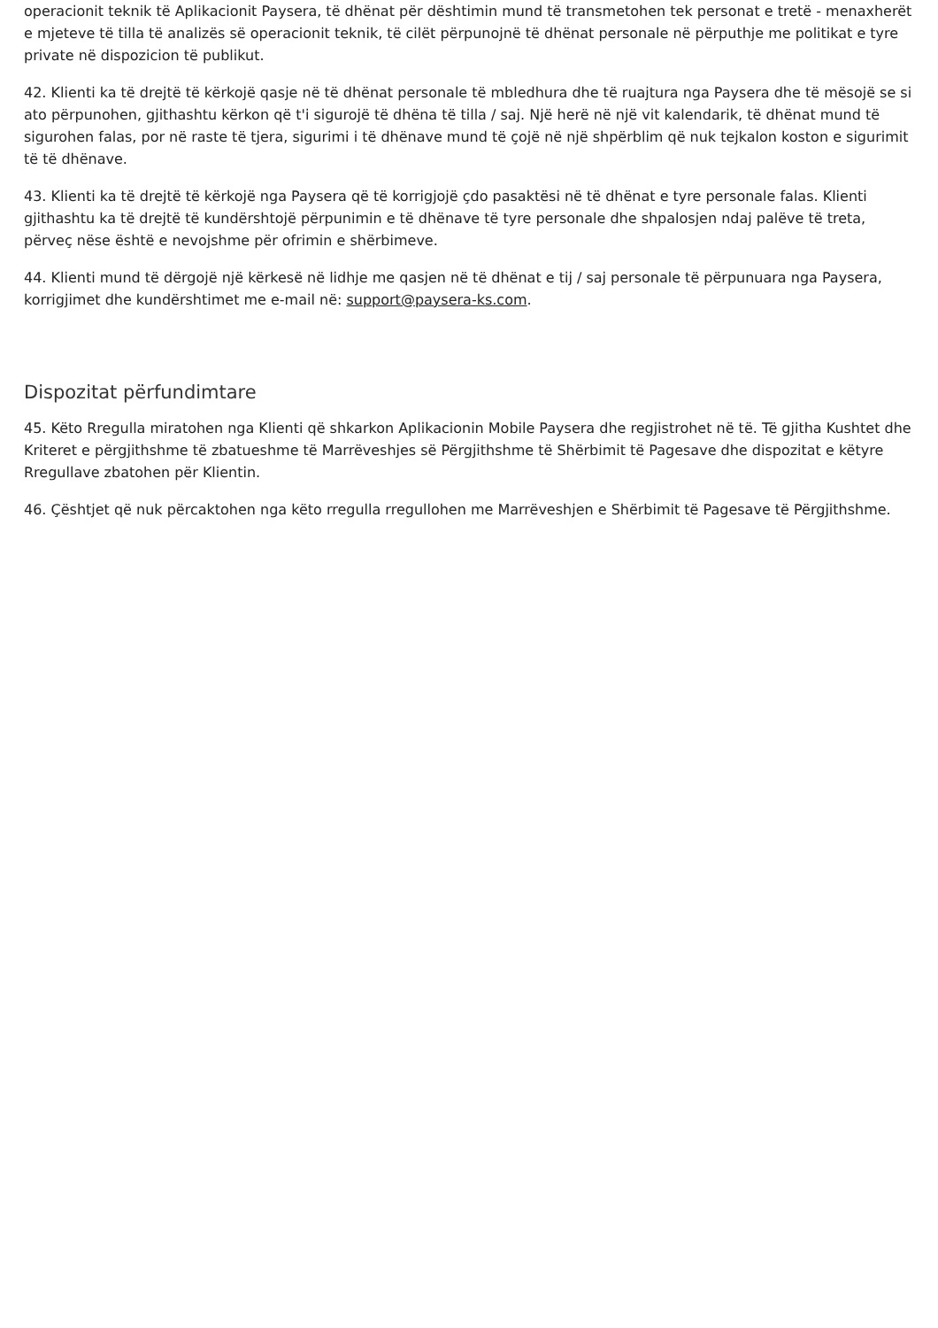operacionit teknik të Aplikacionit Paysera, të dhënat për dështimin mund të transmetohen tek personat e tretë - menaxherët e mjeteve të tilla të analizës së operacionit teknik, të cilët përpunojnë të dhënat personale në përputhje me politikat e tyre private në dispozicion të publikut.
42. Klienti ka të drejtë të kërkojë qasje në të dhënat personale të mbledhura dhe të ruajtura nga Paysera dhe të mësojë se si ato përpunohen, gjithashtu kërkon që t'i sigurojë të dhëna të tilla / saj. Një herë në një vit kalendarik, të dhënat mund të sigurohen falas, por në raste të tjera, sigurimi i të dhënave mund të çojë në një shpërblim që nuk tejkalon koston e sigurimit të të dhënave.
43. Klienti ka të drejtë të kërkojë nga Paysera që të korrigjojë çdo pasaktësi në të dhënat e tyre personale falas. Klienti gjithashtu ka të drejtë të kundërshtojë përpunimin e të dhënave të tyre personale dhe shpalosjen ndaj palëve të treta, përveç nëse është e nevojshme për ofrimin e shërbimeve.
44. Klienti mund të dërgojë një kërkesë në lidhje me qasjen në të dhënat e tij / saj personale të përpunuara nga Paysera, korrigjimet dhe kundërshtimet me e-mail në: support@paysera-ks.com.
Dispozitat përfundimtare
45. Këto Rregulla miratohen nga Klienti që shkarkon Aplikacionin Mobile Paysera dhe regjistrohet në të. Të gjitha Kushtet dhe Kriteret e përgjithshme të zbatueshme të Marrëveshjes së Përgjithshme të Shërbimit të Pagesave dhe dispozitat e këtyre Rregullave zbatohen për Klientin.
46. Çështjet që nuk përcaktohen nga këto rregulla rregullohen me Marrëveshjen e Shërbimit të Pagesave të Përgjithshme.